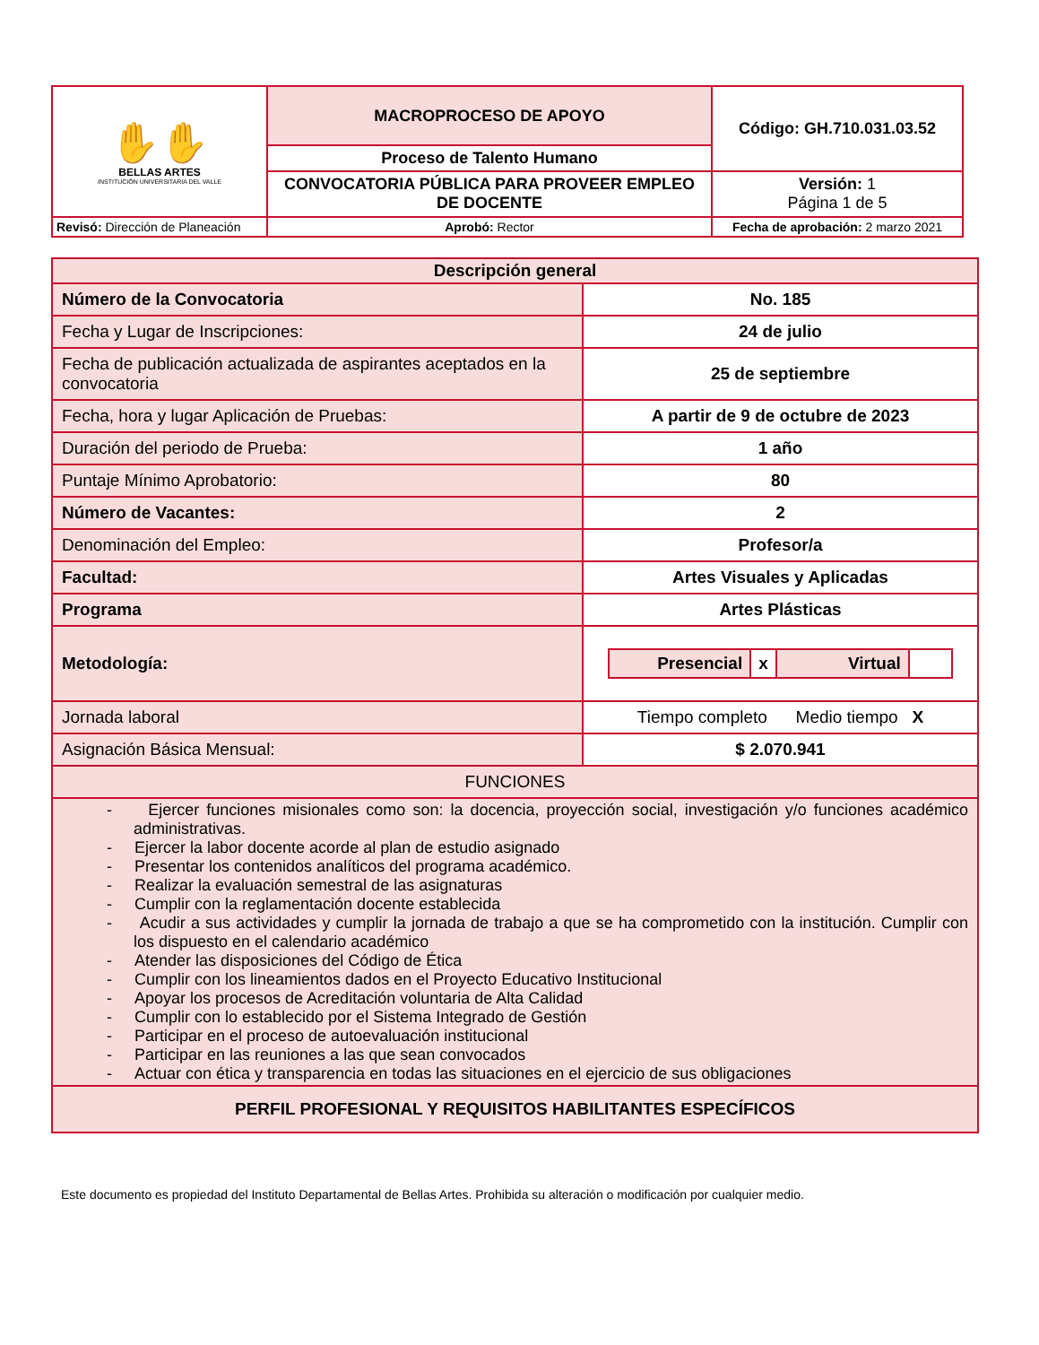| ✋✋ BELLAS ARTES INSTITUCIÓN UNIVERSITARIA DEL VALLE | MACROPROCESO DE APOYO | Código: GH.710.031.03.52 |
| | Proceso de Talento Humano | |
| | CONVOCATORIA PÚBLICA PARA PROVEER EMPLEO DE DOCENTE | Versión: 1 Página 1 de 5 |
| Revisó: Dirección de Planeación | Aprobó: Rector | Fecha de aprobación: 2 marzo 2021 |
| Descripción general | |
| Número de la Convocatoria | No. 185 |
| Fecha y Lugar de Inscripciones: | 24 de julio |
| Fecha de publicación actualizada de aspirantes aceptados en la convocatoria | 25 de septiembre |
| Fecha, hora y lugar Aplicación de Pruebas: | A partir de 9 de octubre de 2023 |
| Duración del periodo de Prueba: | 1 año |
| Puntaje Mínimo Aprobatorio: | 80 |
| Número de Vacantes: | 2 |
| Denominación del Empleo: | Profesor/a |
| Facultad: | Artes Visuales y Aplicadas |
| Programa | Artes Plásticas |
| Metodología: | / Presencial / x / Virtual / / |
| Jornada laboral | Tiempo completo Medio tiempo X |
| Asignación Básica Mensual: | $ 2.070.941 |
| FUNCIONES | |
| - Ejercer funciones misionales como son: la docencia, proyección social, investigación y/o funciones académico administrativas. - Ejercer la labor docente acorde al plan de estudio asignado - Presentar los contenidos analíticos del programa académico. - Realizar la evaluación semestral de las asignaturas - Cumplir con la reglamentación docente establecida - Acudir a sus actividades y cumplir la jornada de trabajo a que se ha comprometido con la institución. Cumplir con los dispuesto en el calendario académico - Atender las disposiciones del Código de Ética - Cumplir con los lineamientos dados en el Proyecto Educativo Institucional - Apoyar los procesos de Acreditación voluntaria de Alta Calidad - Cumplir con lo establecido por el Sistema Integrado de Gestión - Participar en el proceso de autoevaluación institucional - Participar en las reuniones a las que sean convocados - Actuar con ética y transparencia en todas las situaciones en el ejercicio de sus obligaciones | |
| PERFIL PROFESIONAL Y REQUISITOS HABILITANTES ESPECÍFICOS | |
Este documento es propiedad del Instituto Departamental de Bellas Artes. Prohibida su alteración o modificación por cualquier medio.